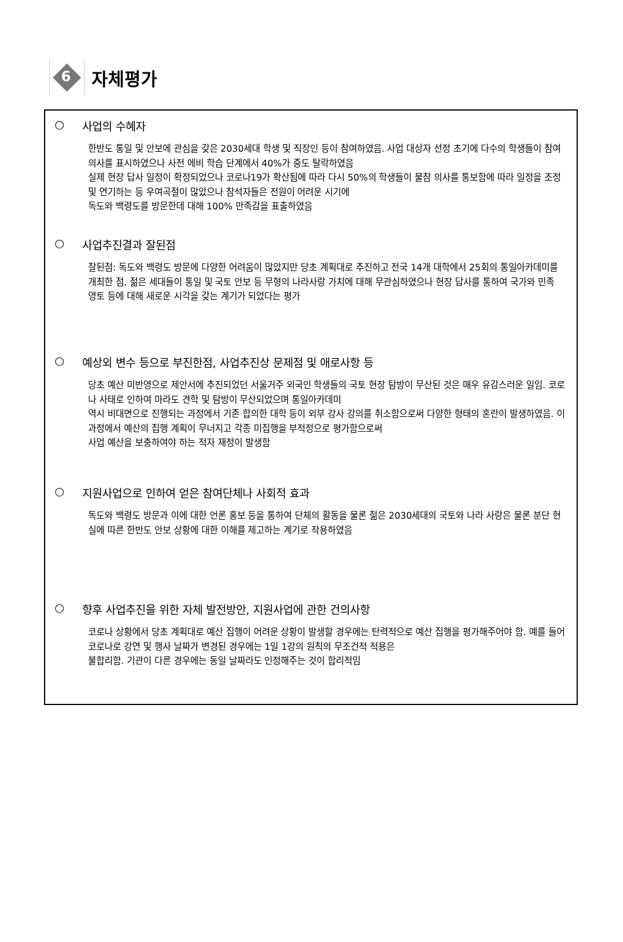6
자체평가
○ 사업의 수혜자
한반도 통일 및 안보에 관심을 갖은 2030세대 학생 및 직장인 등이 참여하였음. 사업 대상자 선정 초기에 다수의 학생들이 참여 의사를 표시하였으나 사전 에비 학습 단계에서 40%가 중도 탈락하였음
실제 현장 답사 일정이 확정되었으나 코로나19가 확산됨에 따라 다시 50%의 학생들이 불참 의사를 통보함에 따라 일정을 조정 및 연기하는 등 우여곡절이 많았으나 참석자들은 전원이 어려운 시기에
독도와 백령도를 방문한데 대해 100% 만족감을 표출하였음
○ 사업추진결과 잘된점
잘된점: 독도와 백령도 방문에 다양한 어려움이 많았지만 당초 계획대로 추진하고 전국 14개 대학에서 25회의 통일아카데미를 개최한 점, 젊은 세대들이 통일 및 국토 안보 등 무형의 나라사랑 가치에 대해 무관심하였으나 현장 답사를 통하여 국가와 민족 영토 등에 대해 새로운 시각을 갖는 계기가 되었다는 평가
○ 예상외 변수 등으로 부진한점, 사업추진상 문제점 및 애로사항 등
당초 예산 미반영으로 제안서에 추진되었던 서울거주 외국인 학생들의 국토 현장 탐방이 무산된 것은 매우 유감스러운 일임. 코로나 사태로 인하여 마라도 견학 및 탐방이 무산되었으며 통일아카데미
역시 비대면으로 진행되는 과정에서 기존 합의한 대학 등이 외부 강사 강의를 취소함으로써 다양한 형태의 혼란이 발생하였음. 이 과정에서 예산의 집행 계획이 무너지고 각종 미집행을 부적정으로 평가함으로써
사업 예산을 보충하여야 하는 적자 재정이 발생함
○ 지원사업으로 인하여 얻은 참여단체나 사회적 효과
독도와 백령도 방문과 이에 대한 언론 홍보 등을 통하여 단체의 활동을 물론 젊은 2030세대의 국토와 나라 사랑은 물론 분단 현실에 따른 한반도 안보 상황에 대한 이해를 제고하는 계기로 작용하였음
○ 향후 사업추진을 위한 자체 발전방안, 지원사업에 관한 건의사항
코로나 상황에서 당초 계획대로 예산 집행이 어려운 상황이 발생할 경우에는 탄력적으로 예산 집행을 평가해주어야 함. 예를 들어 코로나로 강연 및 행사 날짜가 변경된 경우에는 1일 1강의 원칙의 무조건적 적용은
불합리함. 기관이 다른 경우에는 동일 날짜라도 인정해주는 것이 합리적임